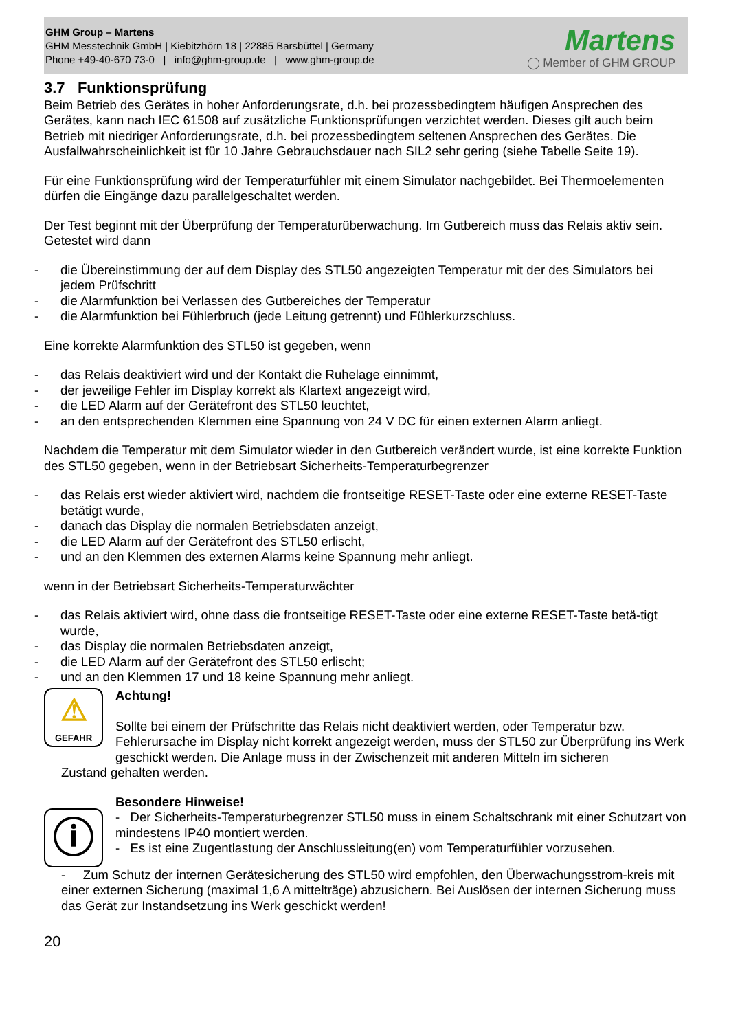GHM Group – Martens
GHM Messtechnik GmbH | Kiebitzhörn 18 | 22885 Barsbüttel | Germany
Phone +49-40-670 73-0 | info@ghm-group.de | www.ghm-group.de
Martens
◯ Member of GHM GROUP
3.7 Funktionsprüfung
Beim Betrieb des Gerätes in hoher Anforderungsrate, d.h. bei prozessbedingtem häufigen Ansprechen des Gerätes, kann nach IEC 61508 auf zusätzliche Funktionsprüfungen verzichtet werden. Dieses gilt auch beim Betrieb mit niedriger Anforderungsrate, d.h. bei prozessbedingtem seltenen Ansprechen des Gerätes. Die Ausfallwahrscheinlichkeit ist für 10 Jahre Gebrauchsdauer nach SIL2 sehr gering (siehe Tabelle Seite 19).
Für eine Funktionsprüfung wird der Temperaturfühler mit einem Simulator nachgebildet. Bei Thermoelementen dürfen die Eingänge dazu parallelgeschaltet werden.
Der Test beginnt mit der Überprüfung der Temperaturüberwachung. Im Gutbereich muss das Relais aktiv sein.
Getestet wird dann
- die Übereinstimmung der auf dem Display des STL50 angezeigten Temperatur mit der des Simulators bei jedem Prüfschritt
- die Alarmfunktion bei Verlassen des Gutbereiches der Temperatur
- die Alarmfunktion bei Fühlerbruch (jede Leitung getrennt) und Fühlerkurzschluss.
Eine korrekte Alarmfunktion des STL50 ist gegeben, wenn
- das Relais deaktiviert wird und der Kontakt die Ruhelage einnimmt,
- der jeweilige Fehler im Display korrekt als Klartext angezeigt wird,
- die LED Alarm auf der Gerätefront des STL50 leuchtet,
- an den entsprechenden Klemmen eine Spannung von 24 V DC für einen externen Alarm anliegt.
Nachdem die Temperatur mit dem Simulator wieder in den Gutbereich verändert wurde, ist eine korrekte Funktion des STL50 gegeben, wenn in der Betriebsart Sicherheits-Temperaturbegrenzer
- das Relais erst wieder aktiviert wird, nachdem die frontseitige RESET-Taste oder eine externe RESET-Taste betätigt wurde,
- danach das Display die normalen Betriebsdaten anzeigt,
- die LED Alarm auf der Gerätefront des STL50 erlischt,
- und an den Klemmen des externen Alarms keine Spannung mehr anliegt.
wenn in der Betriebsart Sicherheits-Temperaturwächter
- das Relais aktiviert wird, ohne dass die frontseitige RESET-Taste oder eine externe RESET-Taste betä-tigt wurde,
- das Display die normalen Betriebsdaten anzeigt,
- die LED Alarm auf der Gerätefront des STL50 erlischt;
- und an den Klemmen 17 und 18 keine Spannung mehr anliegt.
⚠
GEFAHR
Achtung!
Sollte bei einem der Prüfschritte das Relais nicht deaktiviert werden, oder Temperatur bzw. Fehlerursache im Display nicht korrekt angezeigt werden, muss der STL50 zur Überprüfung ins Werk geschickt werden. Die Anlage muss in der Zwischenzeit mit anderen Mitteln im sicheren
Zustand gehalten werden.
ⓘ
Besondere Hinweise!
- Der Sicherheits-Temperaturbegrenzer STL50 muss in einem Schaltschrank mit einer Schutzart von mindestens IP40 montiert werden.
- Es ist eine Zugentlastung der Anschlussleitung(en) vom Temperaturfühler vorzusehen.
- Zum Schutz der internen Gerätesicherung des STL50 wird empfohlen, den Überwachungsstrom-kreis mit einer externen Sicherung (maximal 1,6 A mittelträge) abzusichern. Bei Auslösen der internen Sicherung muss das Gerät zur Instandsetzung ins Werk geschickt werden!
20